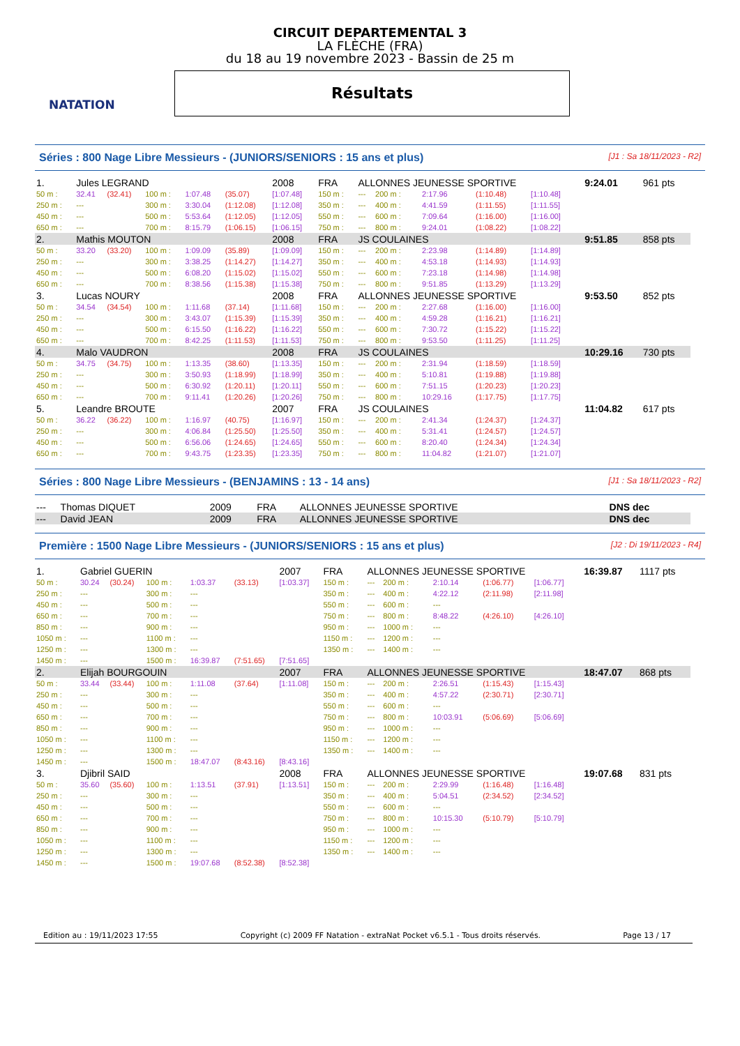NATATION
CIRCUIT DEPARTEMENTAL 3
LA FLÈCHE (FRA)
du 18 au 19 novembre 2023 - Bassin de 25 m
Résultats
Séries : 800 Nage Libre Messieurs - (JUNIORS/SENIORS : 15 ans et plus) [J1 : Sa 18/11/2023 - R2]
| 1. | Jules LEGRAND | | | | | 2008 | FRA | ALLONNES JEUNESSE SPORTIVE | | | | | 9:24.01 | 961 pts |
| 50 m : | 32.41 | (32.41) | 100 m : | 1:07.48 | (35.07) | [1:07.48] | 150 m : | --- | 200 m : | 2:17.96 | (1:10.48) | [1:10.48] | | |
| 250 m : | --- | | 300 m : | 3:30.04 | (1:12.08) | [1:12.08] | 350 m : | --- | 400 m : | 4:41.59 | (1:11.55) | [1:11.55] | | |
| 450 m : | --- | | 500 m : | 5:53.64 | (1:12.05) | [1:12.05] | 550 m : | --- | 600 m : | 7:09.64 | (1:16.00) | [1:16.00] | | |
| 650 m : | --- | | 700 m : | 8:15.79 | (1:06.15) | [1:06.15] | 750 m : | --- | 800 m : | 9:24.01 | (1:08.22) | [1:08.22] | | |
| 2. | Mathis MOUTON | | | | | 2008 | FRA | JS COULAINES | | | | | 9:51.85 | 858 pts |
| 50 m : | 33.20 | (33.20) | 100 m : | 1:09.09 | (35.89) | [1:09.09] | 150 m : | --- | 200 m : | 2:23.98 | (1:14.89) | [1:14.89] | | |
| 250 m : | --- | | 300 m : | 3:38.25 | (1:14.27) | [1:14.27] | 350 m : | --- | 400 m : | 4:53.18 | (1:14.93) | [1:14.93] | | |
| 450 m : | --- | | 500 m : | 6:08.20 | (1:15.02) | [1:15.02] | 550 m : | --- | 600 m : | 7:23.18 | (1:14.98) | [1:14.98] | | |
| 650 m : | --- | | 700 m : | 8:38.56 | (1:15.38) | [1:15.38] | 750 m : | --- | 800 m : | 9:51.85 | (1:13.29) | [1:13.29] | | |
| 3. | Lucas NOURY | | | | | 2008 | FRA | ALLONNES JEUNESSE SPORTIVE | | | | | 9:53.50 | 852 pts |
| 50 m : | 34.54 | (34.54) | 100 m : | 1:11.68 | (37.14) | [1:11.68] | 150 m : | --- | 200 m : | 2:27.68 | (1:16.00) | [1:16.00] | | |
| 250 m : | --- | | 300 m : | 3:43.07 | (1:15.39) | [1:15.39] | 350 m : | --- | 400 m : | 4:59.28 | (1:16.21) | [1:16.21] | | |
| 450 m : | --- | | 500 m : | 6:15.50 | (1:16.22) | [1:16.22] | 550 m : | --- | 600 m : | 7:30.72 | (1:15.22) | [1:15.22] | | |
| 650 m : | --- | | 700 m : | 8:42.25 | (1:11.53) | [1:11.53] | 750 m : | --- | 800 m : | 9:53.50 | (1:11.25) | [1:11.25] | | |
| 4. | Malo VAUDRON | | | | | 2008 | FRA | JS COULAINES | | | | | 10:29.16 | 730 pts |
| 50 m : | 34.75 | (34.75) | 100 m : | 1:13.35 | (38.60) | [1:13.35] | 150 m : | --- | 200 m : | 2:31.94 | (1:18.59) | [1:18.59] | | |
| 250 m : | --- | | 300 m : | 3:50.93 | (1:18.99) | [1:18.99] | 350 m : | --- | 400 m : | 5:10.81 | (1:19.88) | [1:19.88] | | |
| 450 m : | --- | | 500 m : | 6:30.92 | (1:20.11) | [1:20.11] | 550 m : | --- | 600 m : | 7:51.15 | (1:20.23) | [1:20.23] | | |
| 650 m : | --- | | 700 m : | 9:11.41 | (1:20.26) | [1:20.26] | 750 m : | --- | 800 m : | 10:29.16 | (1:17.75) | [1:17.75] | | |
| 5. | Leandre BROUTE | | | | | 2007 | FRA | JS COULAINES | | | | | 11:04.82 | 617 pts |
| 50 m : | 36.22 | (36.22) | 100 m : | 1:16.97 | (40.75) | [1:16.97] | 150 m : | --- | 200 m : | 2:41.34 | (1:24.37) | [1:24.37] | | |
| 250 m : | --- | | 300 m : | 4:06.84 | (1:25.50) | [1:25.50] | 350 m : | --- | 400 m : | 5:31.41 | (1:24.57) | [1:24.57] | | |
| 450 m : | --- | | 500 m : | 6:56.06 | (1:24.65) | [1:24.65] | 550 m : | --- | 600 m : | 8:20.40 | (1:24.34) | [1:24.34] | | |
| 650 m : | --- | | 700 m : | 9:43.75 | (1:23.35) | [1:23.35] | 750 m : | --- | 800 m : | 11:04.82 | (1:21.07) | [1:21.07] | | |
Séries : 800 Nage Libre Messieurs - (BENJAMINS : 13 - 14 ans) [J1 : Sa 18/11/2023 - R2]
| --- | Thomas DIQUET | 2009 | FRA | ALLONNES JEUNESSE SPORTIVE | DNS dec |
| --- | David JEAN | 2009 | FRA | ALLONNES JEUNESSE SPORTIVE | DNS dec |
Première : 1500 Nage Libre Messieurs - (JUNIORS/SENIORS : 15 ans et plus) [J2 : Di 19/11/2023 - R4]
| 1. | Gabriel GUERIN | | | | | 2007 | FRA | ALLONNES JEUNESSE SPORTIVE | | | | | 16:39.87 | 1117 pts |
| 50 m : | 30.24 | (30.24) | 100 m : | 1:03.37 | (33.13) | [1:03.37] | 150 m : | --- | 200 m : | 2:10.14 | (1:06.77) | [1:06.77] | | |
| 250 m : | --- | | 300 m : | --- | | | 350 m : | --- | 400 m : | 4:22.12 | (2:11.98) | [2:11.98] | | |
| 450 m : | --- | | 500 m : | --- | | | 550 m : | --- | 600 m : | --- | | | | |
| 650 m : | --- | | 700 m : | --- | | | 750 m : | --- | 800 m : | 8:48.22 | (4:26.10) | [4:26.10] | | |
| 850 m : | --- | | 900 m : | --- | | | 950 m : | --- | 1000 m : | --- | | | | |
| 1050 m : | --- | | 1100 m : | --- | | | 1150 m : | --- | 1200 m : | --- | | | | |
| 1250 m : | --- | | 1300 m : | --- | | | 1350 m : | --- | 1400 m : | --- | | | | |
| 1450 m : | --- | | 1500 m : | 16:39.87 | (7:51.65) | [7:51.65] | | | | | | | | |
| 2. | Elijah BOURGOUIN | | | | | 2007 | FRA | ALLONNES JEUNESSE SPORTIVE | | | | | 18:47.07 | 868 pts |
| 50 m : | 33.44 | (33.44) | 100 m : | 1:11.08 | (37.64) | [1:11.08] | 150 m : | --- | 200 m : | 2:26.51 | (1:15.43) | [1:15.43] | | |
| 250 m : | --- | | 300 m : | --- | | | 350 m : | --- | 400 m : | 4:57.22 | (2:30.71) | [2:30.71] | | |
| 450 m : | --- | | 500 m : | --- | | | 550 m : | --- | 600 m : | --- | | | | |
| 650 m : | --- | | 700 m : | --- | | | 750 m : | --- | 800 m : | 10:03.91 | (5:06.69) | [5:06.69] | | |
| 850 m : | --- | | 900 m : | --- | | | 950 m : | --- | 1000 m : | --- | | | | |
| 1050 m : | --- | | 1100 m : | --- | | | 1150 m : | --- | 1200 m : | --- | | | | |
| 1250 m : | --- | | 1300 m : | --- | | | 1350 m : | --- | 1400 m : | --- | | | | |
| 1450 m : | --- | | 1500 m : | 18:47.07 | (8:43.16) | [8:43.16] | | | | | | | | |
| 3. | Djibril SAID | | | | | 2008 | FRA | ALLONNES JEUNESSE SPORTIVE | | | | | 19:07.68 | 831 pts |
| 50 m : | 35.60 | (35.60) | 100 m : | 1:13.51 | (37.91) | [1:13.51] | 150 m : | --- | 200 m : | 2:29.99 | (1:16.48) | [1:16.48] | | |
| 250 m : | --- | | 300 m : | --- | | | 350 m : | --- | 400 m : | 5:04.51 | (2:34.52) | [2:34.52] | | |
| 450 m : | --- | | 500 m : | --- | | | 550 m : | --- | 600 m : | --- | | | | |
| 650 m : | --- | | 700 m : | --- | | | 750 m : | --- | 800 m : | 10:15.30 | (5:10.79) | [5:10.79] | | |
| 850 m : | --- | | 900 m : | --- | | | 950 m : | --- | 1000 m : | --- | | | | |
| 1050 m : | --- | | 1100 m : | --- | | | 1150 m : | --- | 1200 m : | --- | | | | |
| 1250 m : | --- | | 1300 m : | --- | | | 1350 m : | --- | 1400 m : | --- | | | | |
| 1450 m : | --- | | 1500 m : | 19:07.68 | (8:52.38) | [8:52.38] | | | | | | | | |
Edition au : 19/11/2023 17:55 Copyright (c) 2009 FF Natation - extraNat Pocket v6.5.1 - Tous droits réservés. Page 13 / 17